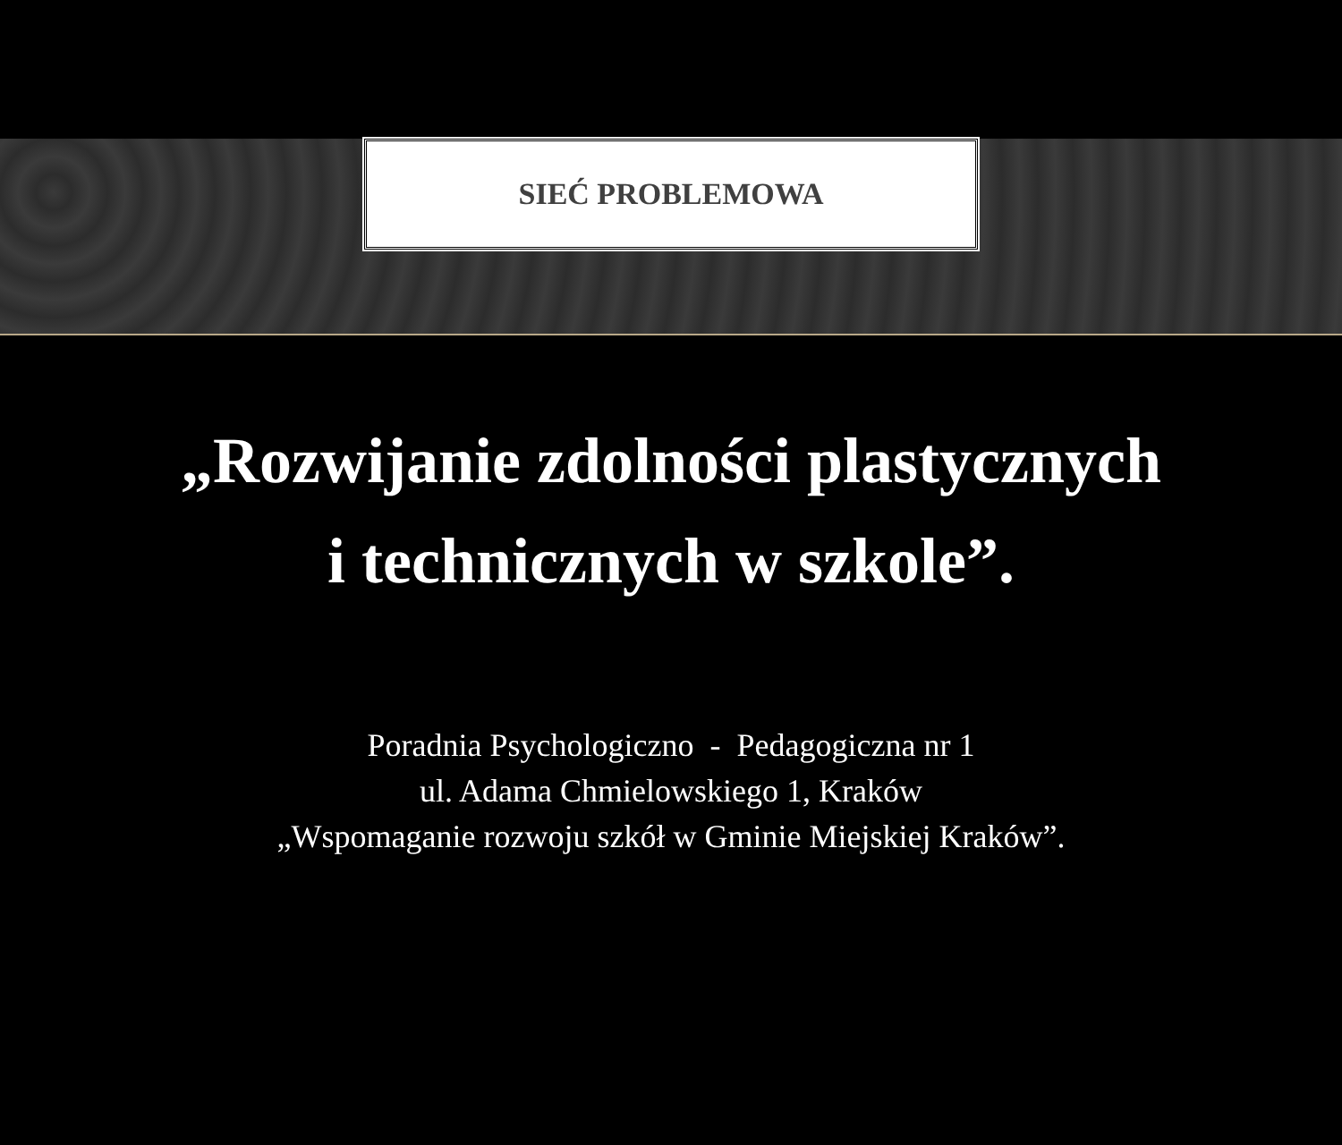SIEĆ PROBLEMOWA
„Rozwijanie zdolności plastycznych
i technicznych w szkole”.
Poradnia Psychologiczno - Pedagogiczna nr 1
ul. Adama Chmielowskiego 1, Kraków
„Wspomaganie rozwoju szkół w Gminie Miejskiej Kraków”.